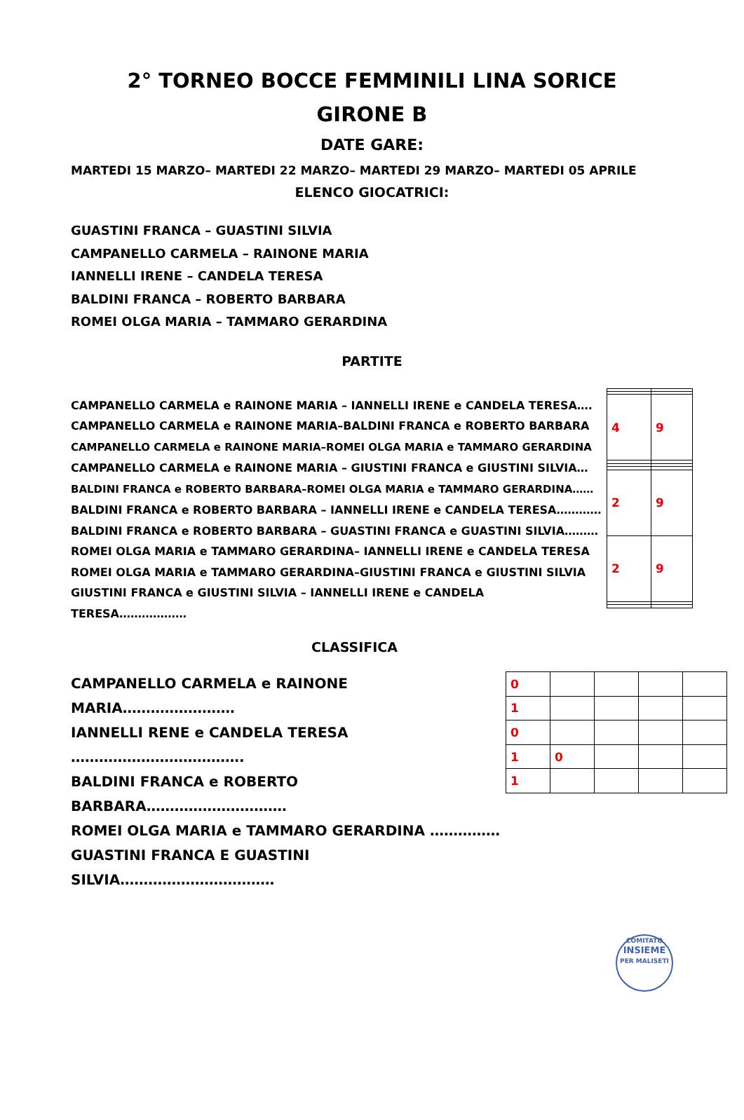2° TORNEO BOCCE FEMMINILI LINA SORICE
GIRONE B
DATE GARE:
MARTEDI 15 MARZO– MARTEDI 22 MARZO– MARTEDI 29 MARZO– MARTEDI 05 APRILE
ELENCO GIOCATRICI:
GUASTINI FRANCA – GUASTINI SILVIA
CAMPANELLO CARMELA – RAINONE MARIA
IANNELLI IRENE – CANDELA TERESA
BALDINI FRANCA – ROBERTO BARBARA
ROMEI OLGA MARIA – TAMMARO GERARDINA
PARTITE
CAMPANELLO CARMELA e RAINONE MARIA – IANNELLI IRENE e CANDELA TERESA….
CAMPANELLO CARMELA e RAINONE MARIA–BALDINI FRANCA e ROBERTO BARBARA
CAMPANELLO CARMELA e RAINONE MARIA–ROMEI OLGA MARIA e TAMMARO GERARDINA
CAMPANELLO CARMELA e RAINONE MARIA – GIUSTINI FRANCA e GIUSTINI SILVIA…
BALDINI FRANCA e ROBERTO BARBARA–ROMEI OLGA MARIA e TAMMARO GERARDINA……
BALDINI FRANCA e ROBERTO BARBARA – IANNELLI IRENE e CANDELA TERESA…………
BALDINI FRANCA e ROBERTO BARBARA – GUASTINI FRANCA e GUASTINI SILVIA………
ROMEI OLGA MARIA e TAMMARO GERARDINA– IANNELLI IRENE e CANDELA TERESA
ROMEI OLGA MARIA e TAMMARO GERARDINA–GIUSTINI FRANCA e GIUSTINI SILVIA
GIUSTINI FRANCA e GIUSTINI SILVIA – IANNELLI IRENE e CANDELA TERESA………………
| 4 | 9 |
| 2 | 9 |
| 2 | 9 |
CLASSIFICA
CAMPANELLO CARMELA e RAINONE MARIA……………………
IANNELLI RENE e CANDELA TERESA ……………………………….
BALDINI FRANCA e ROBERTO BARBARA…………………………
ROMEI OLGA MARIA e TAMMARO GERARDINA ……………
GUASTINI FRANCA E GUASTINI SILVIA……………………………
| 0 | | | | |
| 1 | | | | |
| 0 | | | | |
| 1 | 0 | | | |
| 1 | | | | |
COMITATO
INSIEME
PER MALISETI